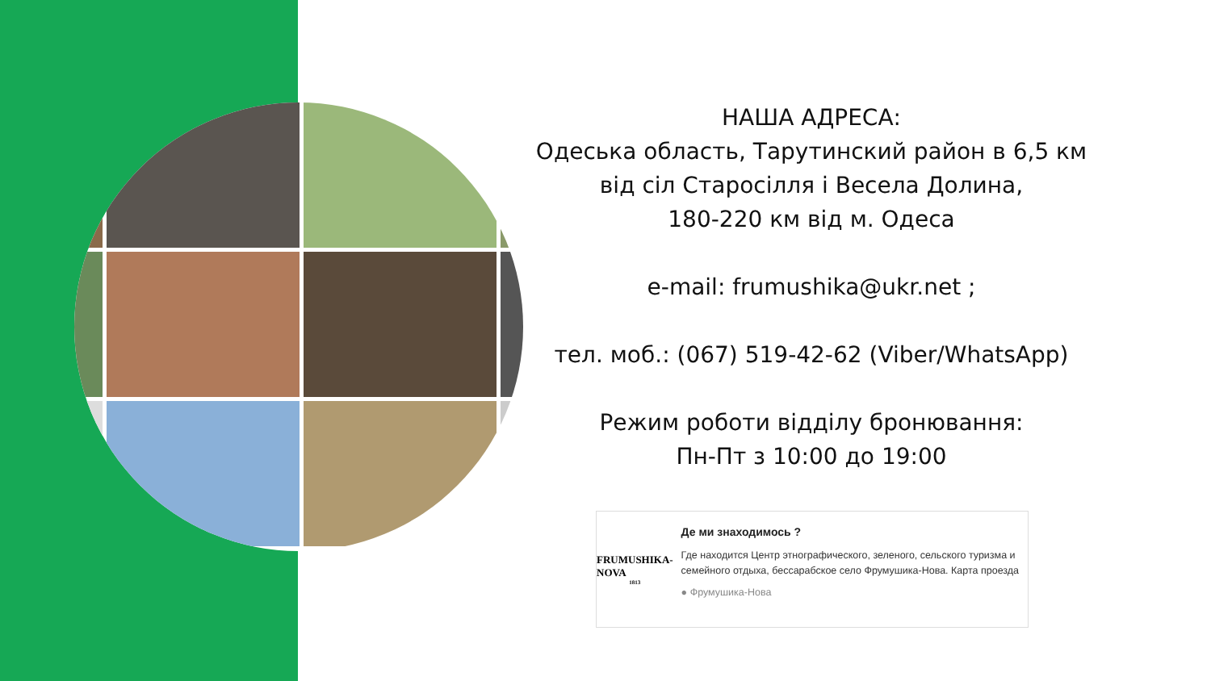НАША АДРЕСА:
Одеська область, Тарутинский район в 6,5 км від сіл Старосілля і Весела Долина,
180-220 км від м. Одеса
e-mail: frumushika@ukr.net ;
тел. моб.: (067) 519-42-62 (Viber/WhatsApp)
Режим роботи відділу бронювання:
Пн-Пт з 10:00 до 19:00
FRUMUSHIKA-NOVA
1813
Де ми знаходимось ?
Где находится Центр этнографического, зеленого, сельского туризма и семейного отдыха, бессарабское село Фрумушика-Нова. Карта проезда
● Фрумушика-Нова